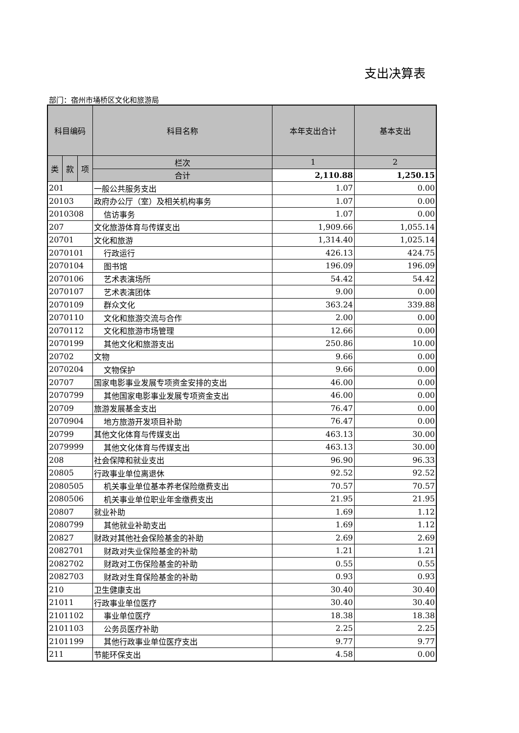支出决算表
部门：宿州市埇桥区文化和旅游局
| 科目编码 | | | 科目名称 | 本年支出合计 | 基本支出 |
| --- | --- | --- | --- | --- | --- |
| 类 | 款 | 项 | 栏次 | 1 | 2 |
| | | | 合计 | 2,110.88 | 1,250.15 |
| 201 | | | 一般公共服务支出 | 1.07 | 0.00 |
| 20103 | | | 政府办公厅（室）及相关机构事务 | 1.07 | 0.00 |
| 2010308 | | | 信访事务 | 1.07 | 0.00 |
| 207 | | | 文化旅游体育与传媒支出 | 1,909.66 | 1,055.14 |
| 20701 | | | 文化和旅游 | 1,314.40 | 1,025.14 |
| 2070101 | | | 行政运行 | 426.13 | 424.75 |
| 2070104 | | | 图书馆 | 196.09 | 196.09 |
| 2070106 | | | 艺术表演场所 | 54.42 | 54.42 |
| 2070107 | | | 艺术表演团体 | 9.00 | 0.00 |
| 2070109 | | | 群众文化 | 363.24 | 339.88 |
| 2070110 | | | 文化和旅游交流与合作 | 2.00 | 0.00 |
| 2070112 | | | 文化和旅游市场管理 | 12.66 | 0.00 |
| 2070199 | | | 其他文化和旅游支出 | 250.86 | 10.00 |
| 20702 | | | 文物 | 9.66 | 0.00 |
| 2070204 | | | 文物保护 | 9.66 | 0.00 |
| 20707 | | | 国家电影事业发展专项资金安排的支出 | 46.00 | 0.00 |
| 2070799 | | | 其他国家电影事业发展专项资金支出 | 46.00 | 0.00 |
| 20709 | | | 旅游发展基金支出 | 76.47 | 0.00 |
| 2070904 | | | 地方旅游开发项目补助 | 76.47 | 0.00 |
| 20799 | | | 其他文化体育与传媒支出 | 463.13 | 30.00 |
| 2079999 | | | 其他文化体育与传媒支出 | 463.13 | 30.00 |
| 208 | | | 社会保障和就业支出 | 96.90 | 96.33 |
| 20805 | | | 行政事业单位离退休 | 92.52 | 92.52 |
| 2080505 | | | 机关事业单位基本养老保险缴费支出 | 70.57 | 70.57 |
| 2080506 | | | 机关事业单位职业年金缴费支出 | 21.95 | 21.95 |
| 20807 | | | 就业补助 | 1.69 | 1.12 |
| 2080799 | | | 其他就业补助支出 | 1.69 | 1.12 |
| 20827 | | | 财政对其他社会保险基金的补助 | 2.69 | 2.69 |
| 2082701 | | | 财政对失业保险基金的补助 | 1.21 | 1.21 |
| 2082702 | | | 财政对工伤保险基金的补助 | 0.55 | 0.55 |
| 2082703 | | | 财政对生育保险基金的补助 | 0.93 | 0.93 |
| 210 | | | 卫生健康支出 | 30.40 | 30.40 |
| 21011 | | | 行政事业单位医疗 | 30.40 | 30.40 |
| 2101102 | | | 事业单位医疗 | 18.38 | 18.38 |
| 2101103 | | | 公务员医疗补助 | 2.25 | 2.25 |
| 2101199 | | | 其他行政事业单位医疗支出 | 9.77 | 9.77 |
| 211 | | | 节能环保支出 | 4.58 | 0.00 |